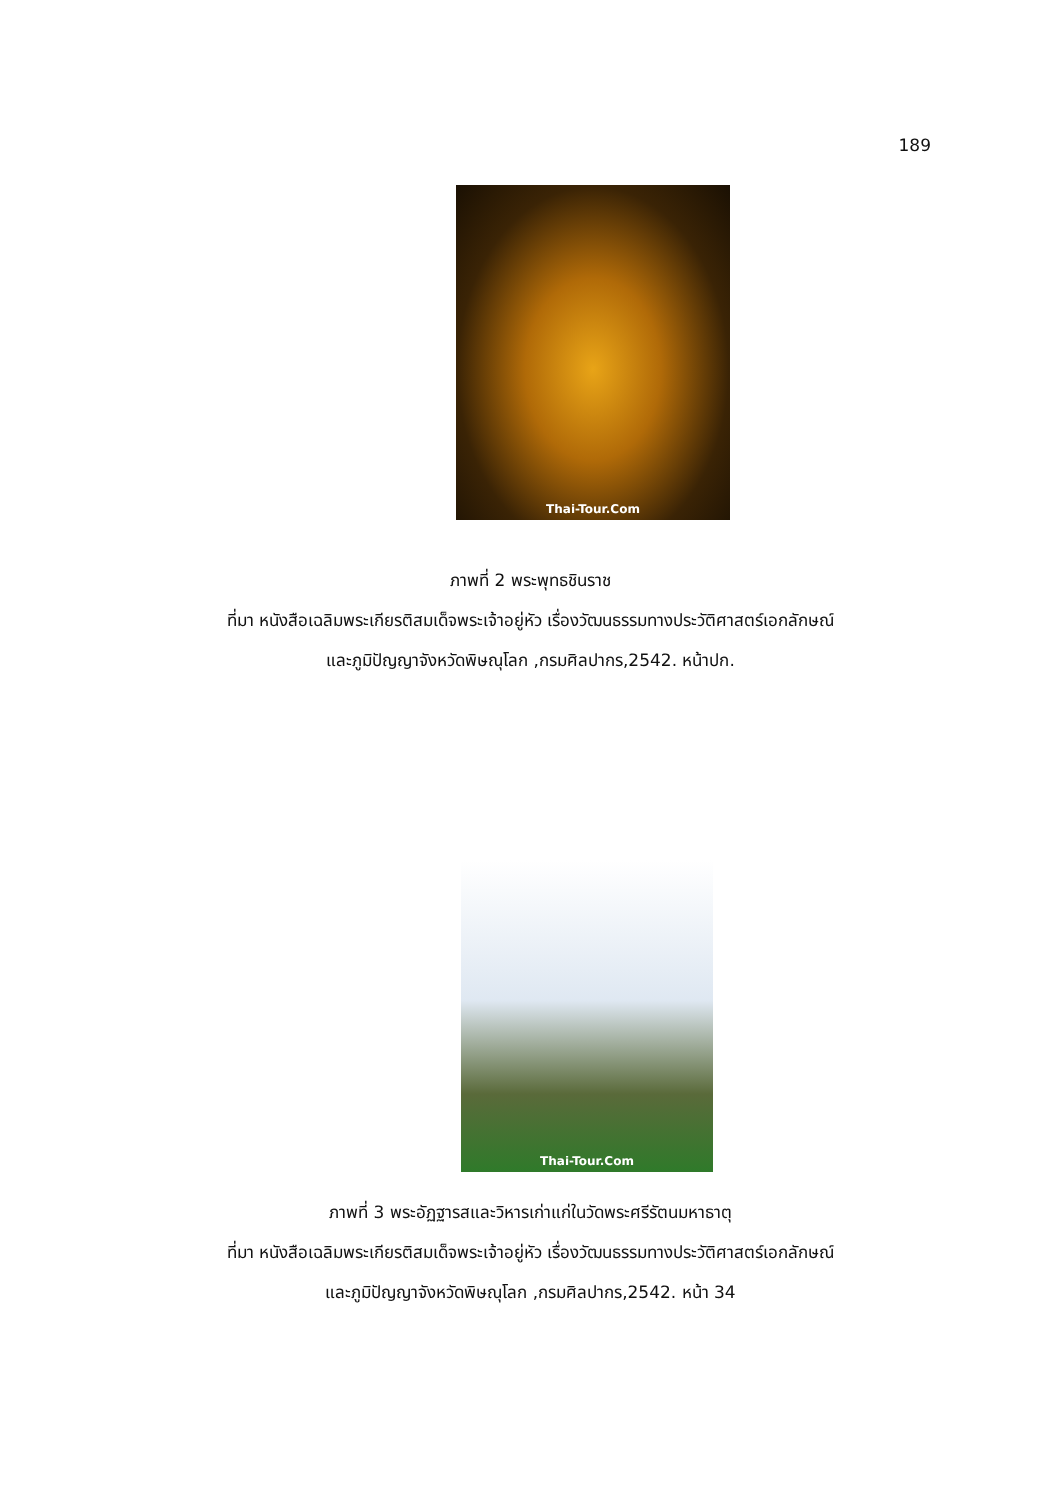189
Thai-Tour.Com
ภาพที่ 2 พระพุทธชินราช
ที่มา หนังสือเฉลิมพระเกียรติสมเด็จพระเจ้าอยู่หัว เรื่องวัฒนธรรมทางประวัติศาสตร์เอกลักษณ์
และภูมิปัญญาจังหวัดพิษณุโลก ,กรมศิลปากร,2542. หน้าปก.
Thai-Tour.Com
ภาพที่ 3 พระอัฏฐารสและวิหารเก่าแก่ในวัดพระศรีรัตนมหาธาตุ
ที่มา หนังสือเฉลิมพระเกียรติสมเด็จพระเจ้าอยู่หัว เรื่องวัฒนธรรมทางประวัติศาสตร์เอกลักษณ์
และภูมิปัญญาจังหวัดพิษณุโลก ,กรมศิลปากร,2542. หน้า 34